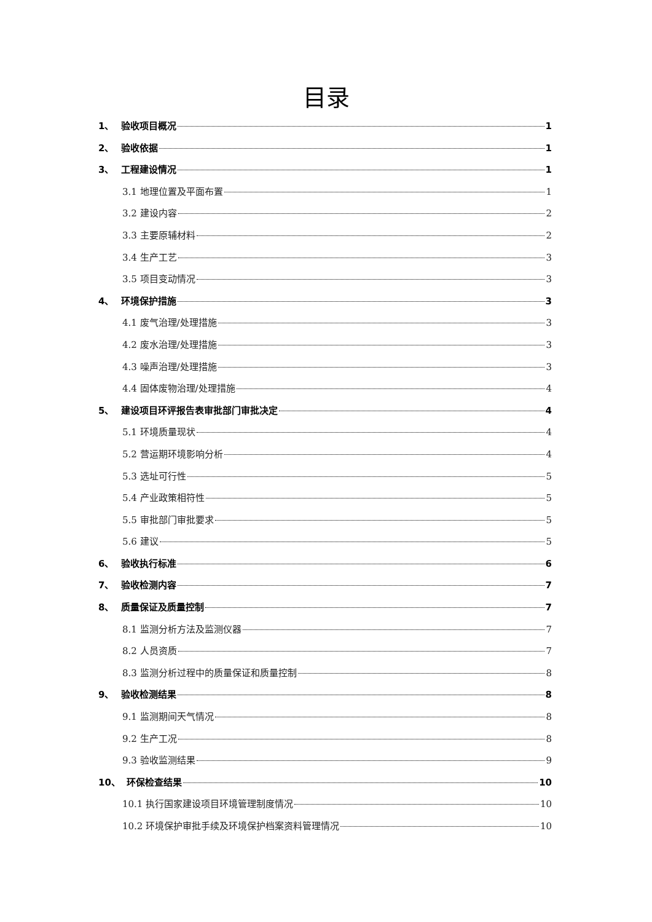目录
1、 验收项目概况 1
2、 验收依据 1
3、 工程建设情况 1
3.1 地理位置及平面布置 1
3.2 建设内容 2
3.3 主要原辅材料 2
3.4 生产工艺 3
3.5 项目变动情况 3
4、 环境保护措施 3
4.1 废气治理/处理措施 3
4.2 废水治理/处理措施 3
4.3 噪声治理/处理措施 3
4.4 固体废物治理/处理措施 4
5、 建设项目环评报告表审批部门审批决定 4
5.1 环境质量现状 4
5.2 营运期环境影响分析 4
5.3 选址可行性 5
5.4 产业政策相符性 5
5.5 审批部门审批要求 5
5.6 建议 5
6、 验收执行标准 6
7、 验收检测内容 7
8、 质量保证及质量控制 7
8.1 监测分析方法及监测仪器 7
8.2 人员资质 7
8.3 监测分析过程中的质量保证和质量控制 8
9、 验收检测结果 8
9.1 监测期间天气情况 8
9.2 生产工况 8
9.3 验收监测结果 9
10、 环保检查结果 10
10.1 执行国家建设项目环境管理制度情况 10
10.2 环境保护审批手续及环境保护档案资料管理情况 10